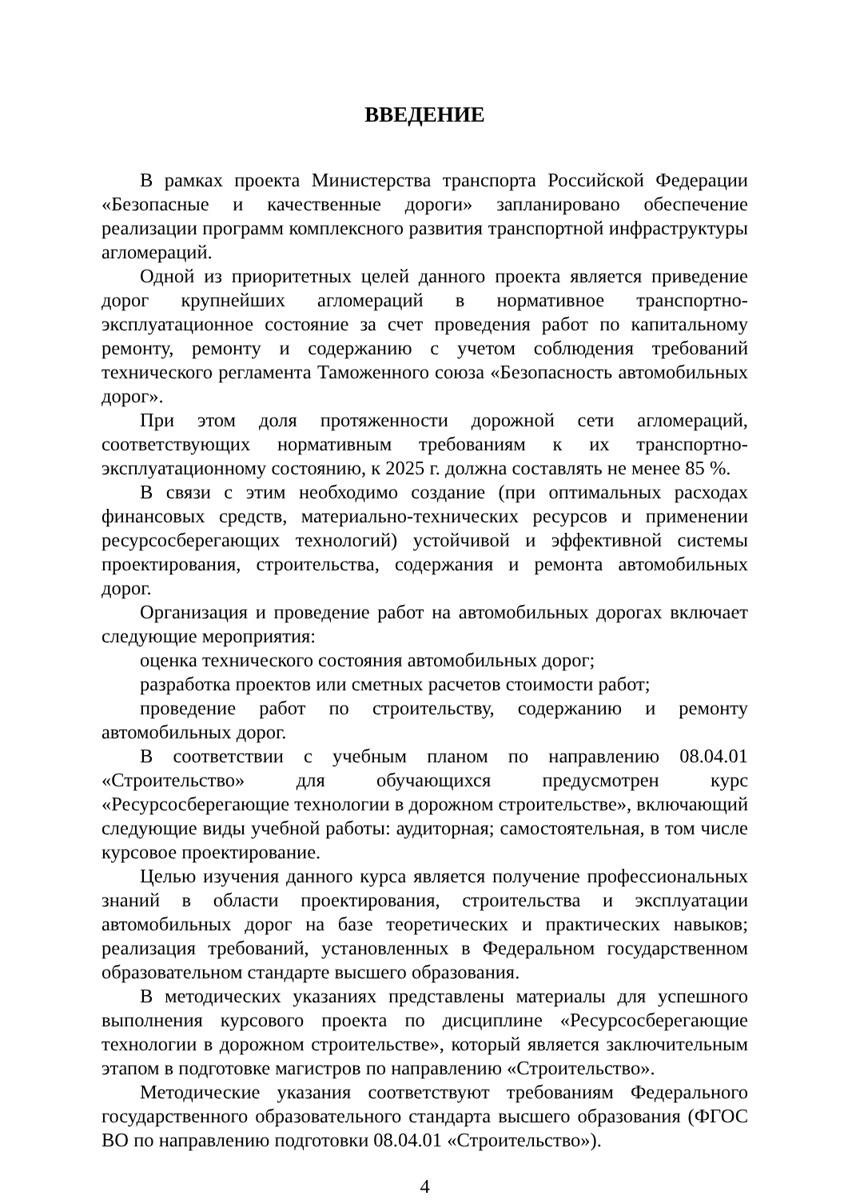ВВЕДЕНИЕ
В рамках проекта Министерства транспорта Российской Федерации «Безопасные и качественные дороги» запланировано обеспечение реализации программ комплексного развития транспортной инфраструктуры агломераций.
Одной из приоритетных целей данного проекта является приведение дорог крупнейших агломераций в нормативное транспортно-эксплуатационное состояние за счет проведения работ по капитальному ремонту, ремонту и содержанию с учетом соблюдения требований технического регламента Таможенного союза «Безопасность автомобильных дорог».
При этом доля протяженности дорожной сети агломераций, соответствующих нормативным требованиям к их транспортно-эксплуатационному состоянию, к 2025 г. должна составлять не менее 85 %.
В связи с этим необходимо создание (при оптимальных расходах финансовых средств, материально-технических ресурсов и применении ресурсосберегающих технологий) устойчивой и эффективной системы проектирования, строительства, содержания и ремонта автомобильных дорог.
Организация и проведение работ на автомобильных дорогах включает следующие мероприятия:
оценка технического состояния автомобильных дорог;
разработка проектов или сметных расчетов стоимости работ;
проведение работ по строительству, содержанию и ремонту автомобильных дорог.
В соответствии с учебным планом по направлению 08.04.01 «Строительство» для обучающихся предусмотрен курс «Ресурсосберегающие технологии в дорожном строительстве», включающий следующие виды учебной работы: аудиторная; самостоятельная, в том числе курсовое проектирование.
Целью изучения данного курса является получение профессиональных знаний в области проектирования, строительства и эксплуатации автомобильных дорог на базе теоретических и практических навыков; реализация требований, установленных в Федеральном государственном образовательном стандарте высшего образования.
В методических указаниях представлены материалы для успешного выполнения курсового проекта по дисциплине «Ресурсосберегающие технологии в дорожном строительстве», который является заключительным этапом в подготовке магистров по направлению «Строительство».
Методические указания соответствуют требованиям Федерального государственного образовательного стандарта высшего образования (ФГОС ВО по направлению подготовки 08.04.01 «Строительство»).
4